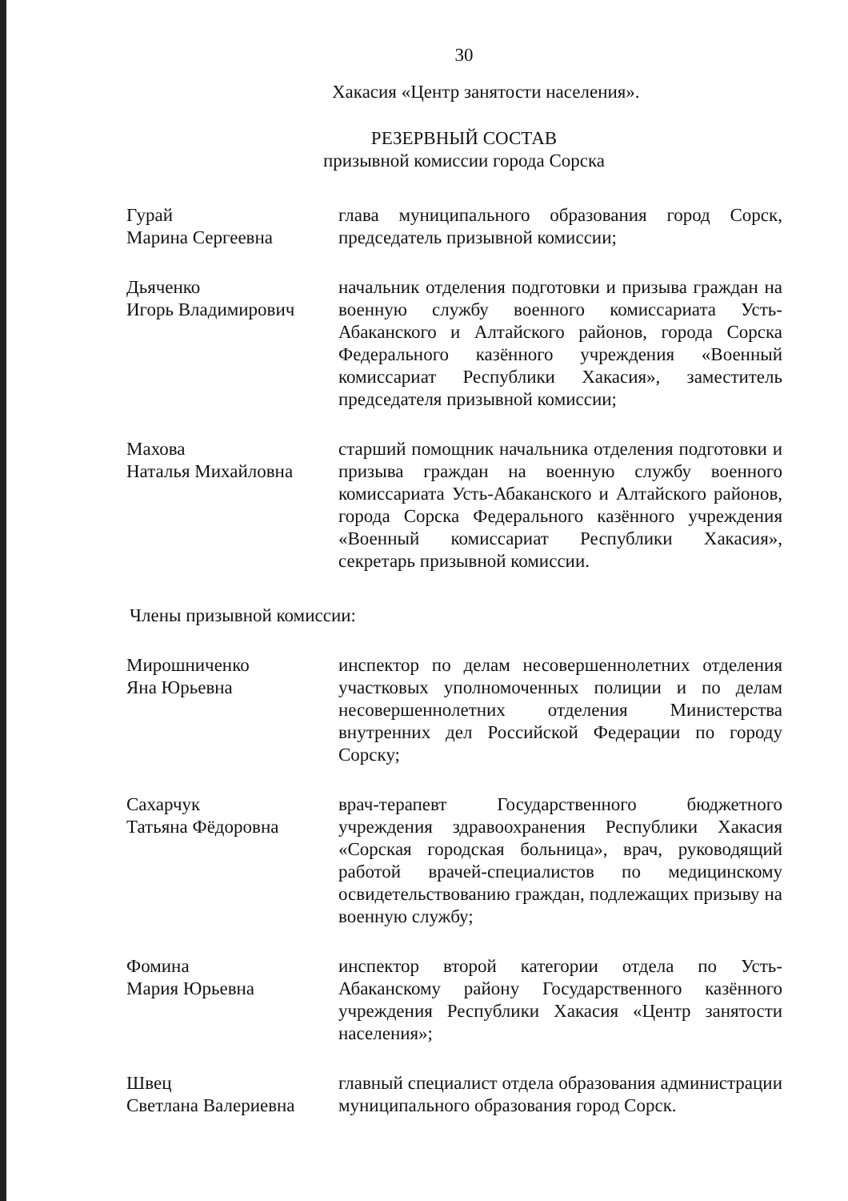30
Хакасия «Центр занятости населения».
РЕЗЕРВНЫЙ СОСТАВ
призывной комиссии города Сорска
Гурай
Марина Сергеевна
глава муниципального образования город Сорск, председатель призывной комиссии;
Дьяченко
Игорь Владимирович
начальник отделения подготовки и призыва граждан на военную службу военного комиссариата Усть-Абаканского и Алтайского районов, города Сорска Федерального казённого учреждения «Военный комиссариат Республики Хакасия», заместитель председателя призывной комиссии;
Махова
Наталья Михайловна
старший помощник начальника отделения подготовки и призыва граждан на военную службу военного комиссариата Усть-Абаканского и Алтайского районов, города Сорска Федерального казённого учреждения «Военный комиссариат Республики Хакасия», секретарь призывной комиссии.
Члены призывной комиссии:
Мирошниченко
Яна Юрьевна
инспектор по делам несовершеннолетних отделения участковых уполномоченных полиции и по делам несовершеннолетних отделения Министерства внутренних дел Российской Федерации по городу Сорску;
Сахарчук
Татьяна Фёдоровна
врач-терапевт Государственного бюджетного учреждения здравоохранения Республики Хакасия «Сорская городская больница», врач, руководящий работой врачей-специалистов по медицинскому освидетельствованию граждан, подлежащих призыву на военную службу;
Фомина
Мария Юрьевна
инспектор второй категории отдела по Усть-Абаканскому району Государственного казённого учреждения Республики Хакасия «Центр занятости населения»;
Швец
Светлана Валериевна
главный специалист отдела образования администрации муниципального образования город Сорск.